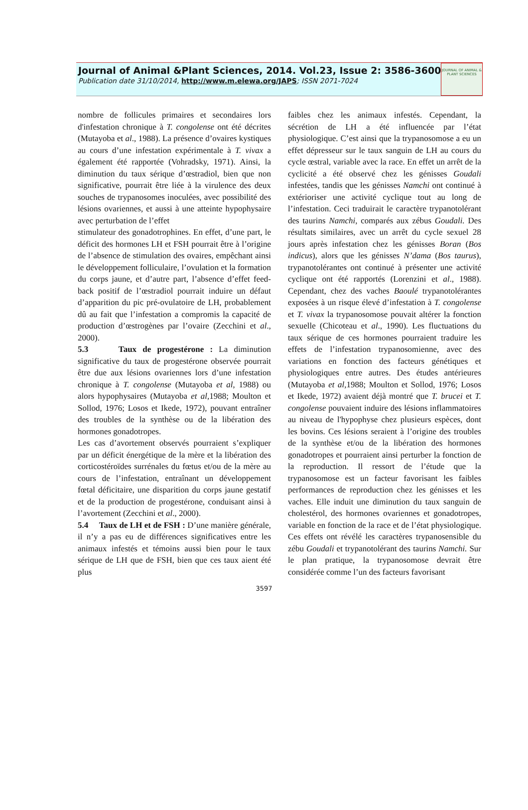Journal of Animal &Plant Sciences, 2014. Vol.23, Issue 2: 3586-3600
Publication date 31/10/2014, http://www.m.elewa.org/JAPS; ISSN 2071-7024
JOURNAL OF ANIMAL & PLANT SCIENCES
nombre de follicules primaires et secondaires lors d'infestation chronique à T. congolense ont été décrites (Mutayoba et al., 1988). La présence d’ovaires kystiques au cours d’une infestation expérimentale à T. vivax a également été rapportée (Vohradsky, 1971). Ainsi, la diminution du taux sérique d’œstradiol, bien que non significative, pourrait être liée à la virulence des deux souches de trypanosomes inoculées, avec possibilité des lésions ovariennes, et aussi à une atteinte hypophysaire avec perturbation de l’effet
stimulateur des gonadotrophines. En effet, d’une part, le déficit des hormones LH et FSH pourrait être à l’origine de l’absence de stimulation des ovaires, empêchant ainsi le développement folliculaire, l’ovulation et la formation du corps jaune, et d’autre part, l’absence d’effet feed-back positif de l’œstradiol pourrait induire un défaut d’apparition du pic pré-ovulatoire de LH, probablement dû au fait que l’infestation a compromis la capacité de production d’œstrogènes par l’ovaire (Zecchini et al., 2000).
5.3 Taux de progestérone : La diminution significative du taux de progestérone observée pourrait être due aux lésions ovariennes lors d’une infestation chronique à T. congolense (Mutayoba et al, 1988) ou alors hypophysaires (Mutayoba et al, 1988; Moulton et Sollod, 1976; Losos et Ikede, 1972), pouvant entraîner des troubles de la synthèse ou de la libération des hormones gonadotropes.
Les cas d’avortement observés pourraient s’expliquer par un déficit énergétique de la mère et la libération des corticostéroïdes surrénales du fœtus et/ou de la mère au cours de l’infestation, entraînant un développement fœtal déficitaire, une disparition du corps jaune gestatif et de la production de progestérone, conduisant ainsi à l’avortement (Zecchini et al., 2000).
5.4 Taux de LH et de FSH : D’une manière générale, il n’y a pas eu de différences significatives entre les animaux infestés et témoins aussi bien pour le taux sérique de LH que de FSH, bien que ces taux aient été plus
faibles chez les animaux infestés. Cependant, la sécrétion de LH a été influencée par l’état physiologique. C’est ainsi que la trypanosomose a eu un effet dépresseur sur le taux sanguin de LH au cours du cycle œstral, variable avec la race. En effet un arrêt de la cyclicité a été observé chez les génisses Goudali infestées, tandis que les génisses Namchi ont continué à extérioriser une activité cyclique tout au long de l’infestation. Ceci traduirait le caractère trypanotolérant des taurins Namchi, comparés aux zébus Goudali. Des résultats similaires, avec un arrêt du cycle sexuel 28 jours après infestation chez les génisses Boran (Bos indicus), alors que les génisses N’dama (Bos taurus), trypanotolérantes ont continué à présenter une activité cyclique ont été rapportés (Lorenzini et al., 1988). Cependant, chez des vaches Baoulé trypanotolérantes exposées à un risque élevé d’infestation à T. congolense et T. vivax la trypanosomose pouvait altérer la fonction sexuelle (Chicoteau et al., 1990). Les fluctuations du taux sérique de ces hormones pourraient traduire les effets de l’infestation trypanosomienne, avec des variations en fonction des facteurs génétiques et physiologiques entre autres. Des études antérieures (Mutayoba et al, 1988; Moulton et Sollod, 1976; Losos et Ikede, 1972) avaient déjà montré que T. brucei et T. congolense pouvaient induire des lésions inflammatoires au niveau de l'hypophyse chez plusieurs espèces, dont les bovins. Ces lésions seraient à l’origine des troubles de la synthèse et/ou de la libération des hormones gonadotropes et pourraient ainsi perturber la fonction de la reproduction. Il ressort de l’étude que la trypanosomose est un facteur favorisant les faibles performances de reproduction chez les génisses et les vaches. Elle induit une diminution du taux sanguin de cholestérol, des hormones ovariennes et gonadotropes, variable en fonction de la race et de l’état physiologique. Ces effets ont révélé les caractères trypanosensible du zébu Goudali et trypanotolérant des taurins Namchi. Sur le plan pratique, la trypanosomose devrait être considérée comme l’un des facteurs favorisant
3597